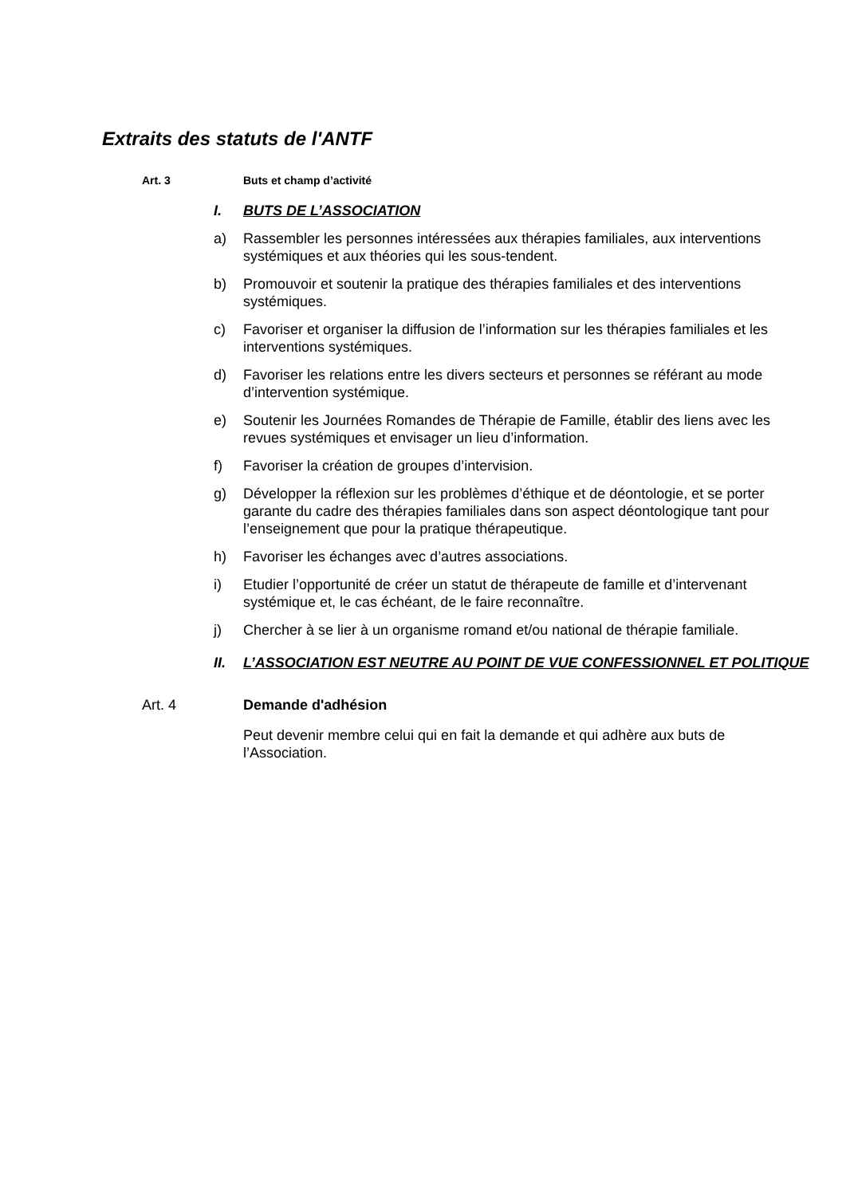Extraits des statuts de l'ANTF
Art. 3 Buts et champ d’activité
I. BUTS DE L’ASSOCIATION
a) Rassembler les personnes intéressées aux thérapies familiales, aux interventions systémiques et aux théories qui les sous-tendent.
b) Promouvoir et soutenir la pratique des thérapies familiales et des interventions systémiques.
c) Favoriser et organiser la diffusion de l’information sur les thérapies familiales et les interventions systémiques.
d) Favoriser les relations entre les divers secteurs et personnes se référant au mode d’intervention systémique.
e) Soutenir les Journées Romandes de Thérapie de Famille, établir des liens avec les revues systémiques et envisager un lieu d’information.
f) Favoriser la création de groupes d’intervision.
g) Développer la réflexion sur les problèmes d’éthique et de déontologie, et se porter garante du cadre des thérapies familiales dans son aspect déontologique tant pour l’enseignement que pour la pratique thérapeutique.
h) Favoriser les échanges avec d’autres associations.
i) Etudier l’opportunité de créer un statut de thérapeute de famille et d’intervenant systémique et, le cas échéant, de le faire reconnaître.
j) Chercher à se lier à un organisme romand et/ou national de thérapie familiale.
II. L’ASSOCIATION EST NEUTRE AU POINT DE VUE CONFESSIONNEL ET POLITIQUE
Art. 4 Demande d'adhésion
Peut devenir membre celui qui en fait la demande et qui adhère aux buts de l’Association.